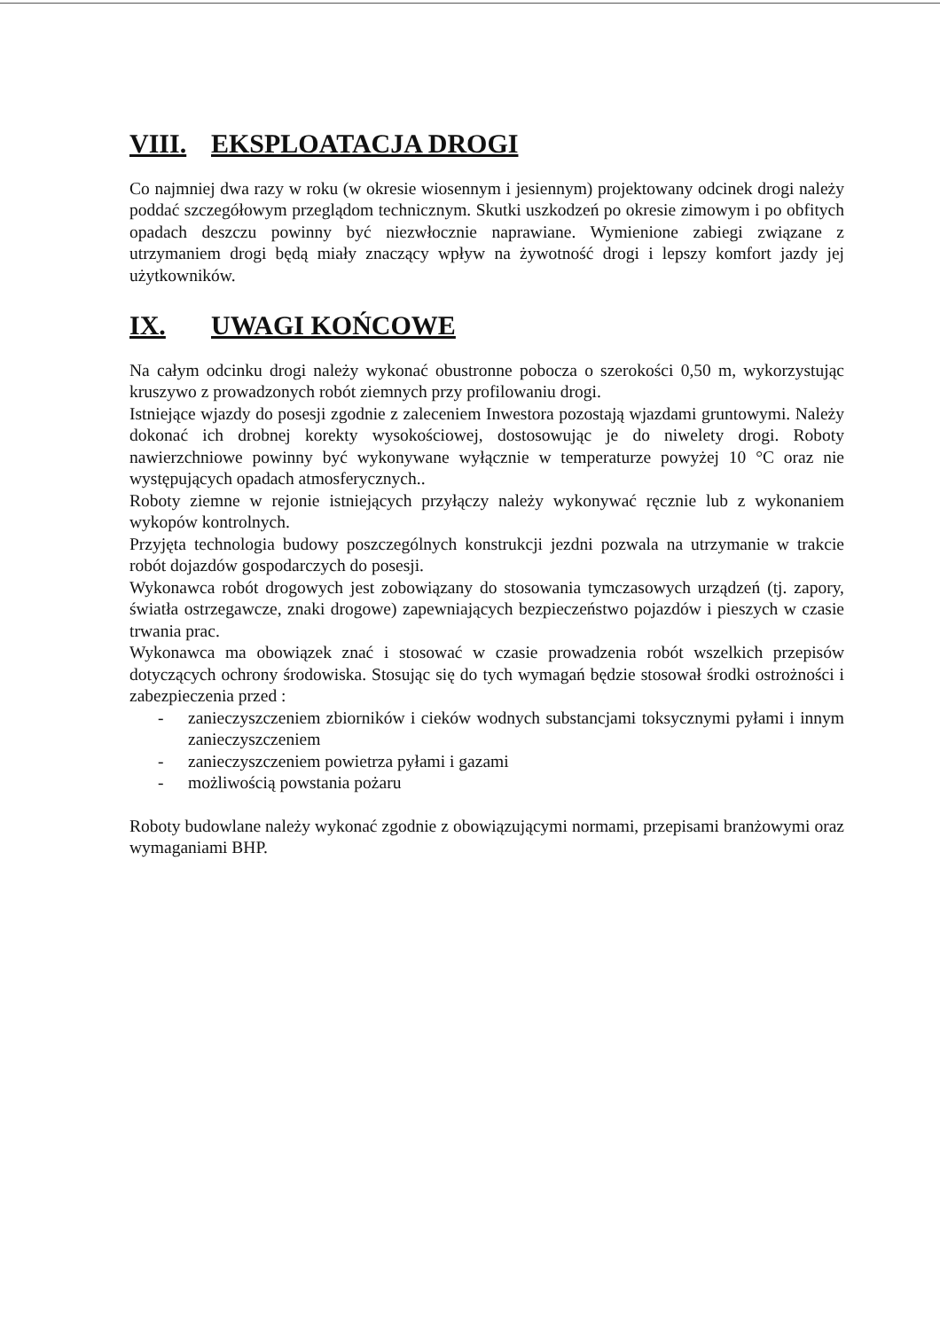VIII. EKSPLOATACJA DROGI
Co najmniej dwa razy w roku (w okresie wiosennym i jesiennym) projektowany odcinek drogi należy poddać szczegółowym przeglądom technicznym. Skutki uszkodzeń po okresie zimowym i po obfitych opadach deszczu powinny być niezwłocznie naprawiane. Wymienione zabiegi związane z utrzymaniem drogi będą miały znaczący wpływ na żywotność drogi i lepszy komfort jazdy jej użytkowników.
IX. UWAGI KOŃCOWE
Na całym odcinku drogi należy wykonać obustronne pobocza o szerokości 0,50 m, wykorzystując kruszywo z prowadzonych robót ziemnych przy profilowaniu drogi.
Istniejące wjazdy do posesji zgodnie z zaleceniem Inwestora pozostają wjazdami gruntowymi. Należy dokonać ich drobnej korekty wysokościowej, dostosowując je do niwelety drogi. Roboty nawierzchniowe powinny być wykonywane wyłącznie w temperaturze powyżej 10 °C oraz nie występujących opadach atmosferycznych..
Roboty ziemne w rejonie istniejących przyłączy należy wykonywać ręcznie lub z wykonaniem wykopów kontrolnych.
Przyjęta technologia budowy poszczególnych konstrukcji jezdni pozwala na utrzymanie w trakcie robót dojazdów gospodarczych do posesji.
Wykonawca robót drogowych jest zobowiązany do stosowania tymczasowych urządzeń (tj. zapory, światła ostrzegawcze, znaki drogowe) zapewniających bezpieczeństwo pojazdów i pieszych w czasie trwania prac.
Wykonawca ma obowiązek znać i stosować w czasie prowadzenia robót wszelkich przepisów dotyczących ochrony środowiska. Stosując się do tych wymagań będzie stosował środki ostrożności i zabezpieczenia przed :
- zanieczyszczeniem zbiorników i cieków wodnych substancjami toksycznymi pyłami i innym zanieczyszczeniem
- zanieczyszczeniem powietrza pyłami i gazami
- możliwością powstania pożaru
Roboty budowlane należy wykonać zgodnie z obowiązującymi normami, przepisami branżowymi oraz wymaganiami BHP.